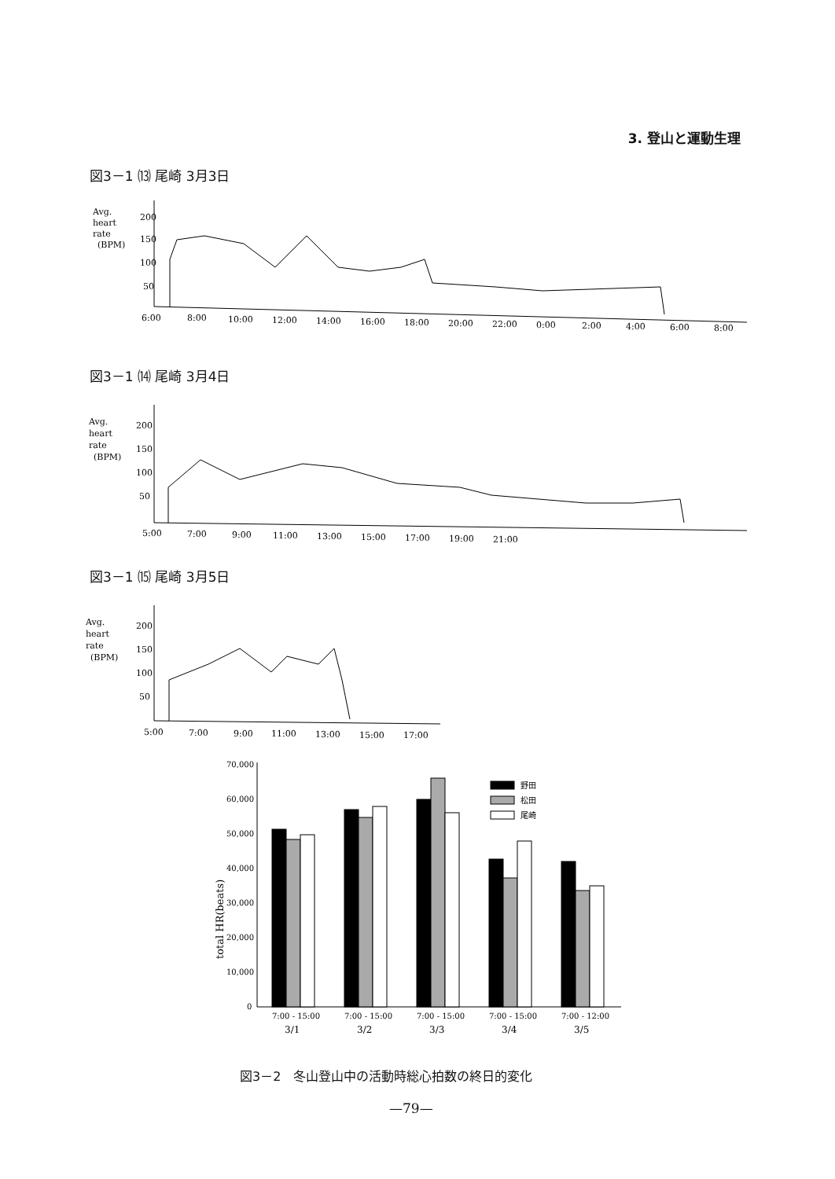3. 登山と運動生理
図3－1 ⒀ 尾崎 3月3日
Avg.
heart
rate
(BPM)
200
150
100
50
6:00
8:00
10:00
12:00
14:00
16:00
18:00
20:00
22:00
0:00
2:00
4:00
6:00
8:00
図3－1 ⒁ 尾崎 3月4日
Avg.
heart
rate
(BPM)
200
150
100
50
5:00
7:00
9:00
11:00
13:00
15:00
17:00
19:00
21:00
図3－1 ⒂ 尾崎 3月5日
Avg.
heart
rate
(BPM)
200
150
100
50
5:00
7:00
9:00
11:00
13:00
15:00
17:00
total HR(beats)
70,000
60,000
50,000
40,000
30,000
20,000
10,000
0
野田
松田
尾崎
7:00 - 15:00
7:00 - 15:00
7:00 - 15:00
7:00 - 15:00
7:00 - 12:00
3/1
3/2
3/3
3/4
3/5
図3－2　冬山登山中の活動時総心拍数の終日的変化
—79—